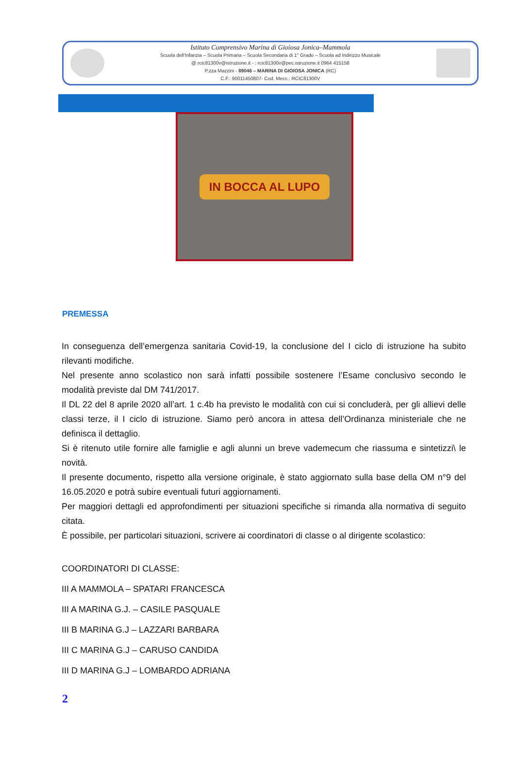Istituto Comprensivo Marina di Gioiosa Jonica–Mammola
Scuola dell'Infanzia – Scuola Primaria – Scuola Secondaria di 1° Grado – Scuola ad Indirizzo Musicale
@ rcic81300v@istruzione.it - : rcic81300v@pec.istruzione.it 0964 415158
P.zza Mazzini - 89046 – MARINA DI GIOIOSA JONICA (RC)
C.F.: 90011450807- Cod. Mecc.: RCIC81300V
IN BOCCA AL LUPO
PREMESSA
In conseguenza dell’emergenza sanitaria Covid-19, la conclusione del I ciclo di istruzione ha subito rilevanti modifiche.
Nel presente anno scolastico non sarà infatti possibile sostenere l’Esame conclusivo secondo le modalità previste dal DM 741/2017.
Il DL 22 del 8 aprile 2020 all’art. 1 c.4b ha previsto le modalità con cui si concluderà, per gli allievi delle classi terze, il I ciclo di istruzione. Siamo però ancora in attesa dell’Ordinanza ministeriale che ne definisca il dettaglio.
Si è ritenuto utile fornire alle famiglie e agli alunni un breve vademecum che riassuma e sintetizzi\ le novità.
Il presente documento, rispetto alla versione originale, è stato aggiornato sulla base della OM n°9 del 16.05.2020 e potrà subire eventuali futuri aggiornamenti.
Per maggiori dettagli ed approfondimenti per situazioni specifiche si rimanda alla normativa di seguito citata.
È possibile, per particolari situazioni, scrivere ai coordinatori di classe o al dirigente scolastico:
COORDINATORI DI CLASSE:
III A MAMMOLA – SPATARI FRANCESCA
III A MARINA G.J. – CASILE PASQUALE
III B MARINA G.J – LAZZARI BARBARA
III C MARINA G.J – CARUSO CANDIDA
III D MARINA G.J – LOMBARDO ADRIANA
2